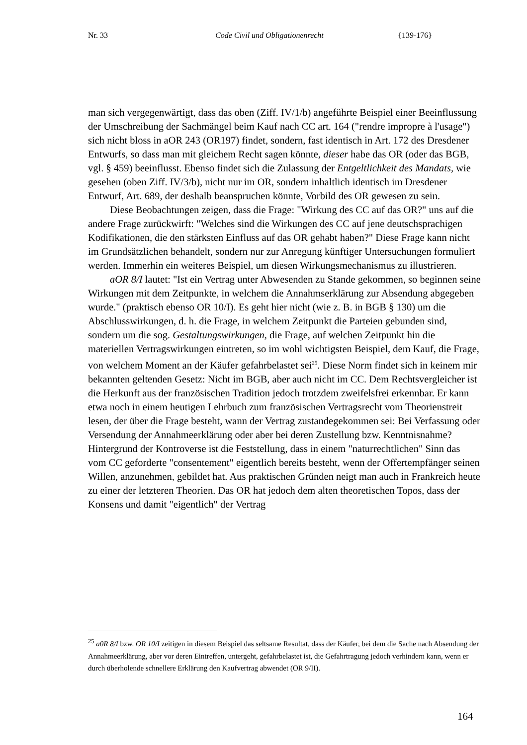Nr. 33 Code Civil und Obligationenrecht {139-176}
man sich vergegenwärtigt, dass das oben (Ziff. IV/1/b) angeführte Beispiel einer Beeinflussung der Umschreibung der Sachmängel beim Kauf nach CC art. 164 ("rendre impropre à l'usage") sich nicht bloss in aOR 243 (OR197) findet, sondern, fast identisch in Art. 172 des Dresdener Entwurfs, so dass man mit gleichem Recht sagen könnte, dieser habe das OR (oder das BGB, vgl. § 459) beeinflusst. Ebenso findet sich die Zulassung der Entgeltlichkeit des Mandats, wie gesehen (oben Ziff. IV/3/b), nicht nur im OR, sondern inhaltlich identisch im Dresdener Entwurf, Art. 689, der deshalb beanspruchen könnte, Vorbild des OR gewesen zu sein.
Diese Beobachtungen zeigen, dass die Frage: "Wirkung des CC auf das OR?" uns auf die andere Frage zurückwirft: "Welches sind die Wirkungen des CC auf jene deutschsprachigen Kodifikationen, die den stärksten Einfluss auf das OR gehabt haben?" Diese Frage kann nicht im Grundsätzlichen behandelt, sondern nur zur Anregung künftiger Untersuchungen formuliert werden. Immerhin ein weiteres Beispiel, um diesen Wirkungsmechanismus zu illustrieren.
aOR 8/I lautet: "Ist ein Vertrag unter Abwesenden zu Stande gekommen, so beginnen seine Wirkungen mit dem Zeitpunkte, in welchem die Annahmserklärung zur Absendung abgegeben wurde." (praktisch ebenso OR 10/I). Es geht hier nicht (wie z. B. in BGB § 130) um die Abschlusswirkungen, d. h. die Frage, in welchem Zeitpunkt die Parteien gebunden sind, sondern um die sog. Gestaltungswirkungen, die Frage, auf welchen Zeitpunkt hin die materiellen Vertragswirkungen eintreten, so im wohl wichtigsten Beispiel, dem Kauf, die Frage, von welchem Moment an der Käufer gefahrbelastet sei<sup>25</sup>. Diese Norm findet sich in keinem mir bekannten geltenden Gesetz: Nicht im BGB, aber auch nicht im CC. Dem Rechtsvergleicher ist die Herkunft aus der französischen Tradition jedoch trotzdem zweifelsfrei erkennbar. Er kann etwa noch in einem heutigen Lehrbuch zum französischen Vertragsrecht vom Theorienstreit lesen, der über die Frage besteht, wann der Vertrag zustandegekommen sei: Bei Verfassung oder Versendung der Annahmeerklärung oder aber bei deren Zustellung bzw. Kenntnisnahme? Hintergrund der Kontroverse ist die Feststellung, dass in einem "naturrechtlichen" Sinn das vom CC geforderte "consentement" eigentlich bereits besteht, wenn der Offertempfänger seinen Willen, anzunehmen, gebildet hat. Aus praktischen Gründen neigt man auch in Frankreich heute zu einer der letzteren Theorien. Das OR hat jedoch dem alten theoretischen Topos, dass der Konsens und damit "eigentlich" der Vertrag
<sup>25</sup> a0R 8/I bzw. OR 10/I zeitigen in diesem Beispiel das seltsame Resultat, dass der Käufer, bei dem die Sache nach Absendung der Annahmeerklärung, aber vor deren Eintreffen, untergeht, gefahrbelastet ist, die Gefahrtragung jedoch verhindern kann, wenn er durch überholende schnellere Erklärung den Kaufvertrag abwendet (OR 9/II).
164